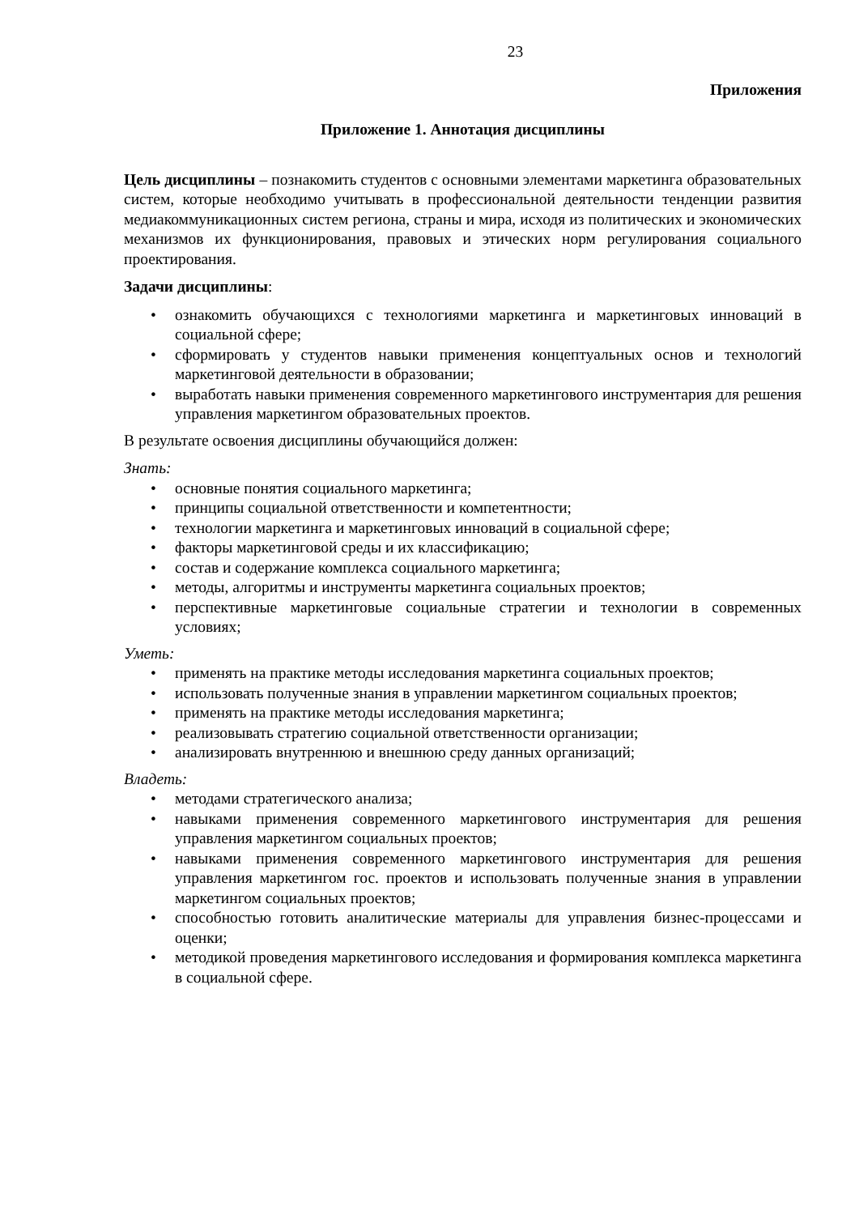23
Приложения
Приложение 1. Аннотация дисциплины
Цель дисциплины – познакомить студентов с основными элементами маркетинга образовательных систем, которые необходимо учитывать в профессиональной деятельности тенденции развития медиакоммуникационных систем региона, страны и мира, исходя из политических и экономических механизмов их функционирования, правовых и этических норм регулирования социального проектирования.
Задачи дисциплины:
• ознакомить обучающихся с технологиями маркетинга и маркетинговых инноваций в социальной сфере;
• сформировать у студентов навыки применения концептуальных основ и технологий маркетинговой деятельности в образовании;
• выработать навыки применения современного маркетингового инструментария для решения управления маркетингом образовательных проектов.
В результате освоения дисциплины обучающийся должен:
Знать:
• основные понятия социального маркетинга;
• принципы социальной ответственности и компетентности;
• технологии маркетинга и маркетинговых инноваций в социальной сфере;
• факторы маркетинговой среды и их классификацию;
• состав и содержание комплекса социального маркетинга;
• методы, алгоритмы и инструменты маркетинга социальных проектов;
• перспективные маркетинговые социальные стратегии и технологии в современных условиях;
Уметь:
• применять на практике методы исследования маркетинга социальных проектов;
• использовать полученные знания в управлении маркетингом социальных проектов;
• применять на практике методы исследования маркетинга;
• реализовывать стратегию социальной ответственности организации;
• анализировать внутреннюю и внешнюю среду данных организаций;
Владеть:
• методами стратегического анализа;
• навыками применения современного маркетингового инструментария для решения управления маркетингом социальных проектов;
• навыками применения современного маркетингового инструментария для решения управления маркетингом гос. проектов и использовать полученные знания в управлении маркетингом социальных проектов;
• способностью готовить аналитические материалы для управления бизнес-процессами и оценки;
• методикой проведения маркетингового исследования и формирования комплекса маркетинга в социальной сфере.